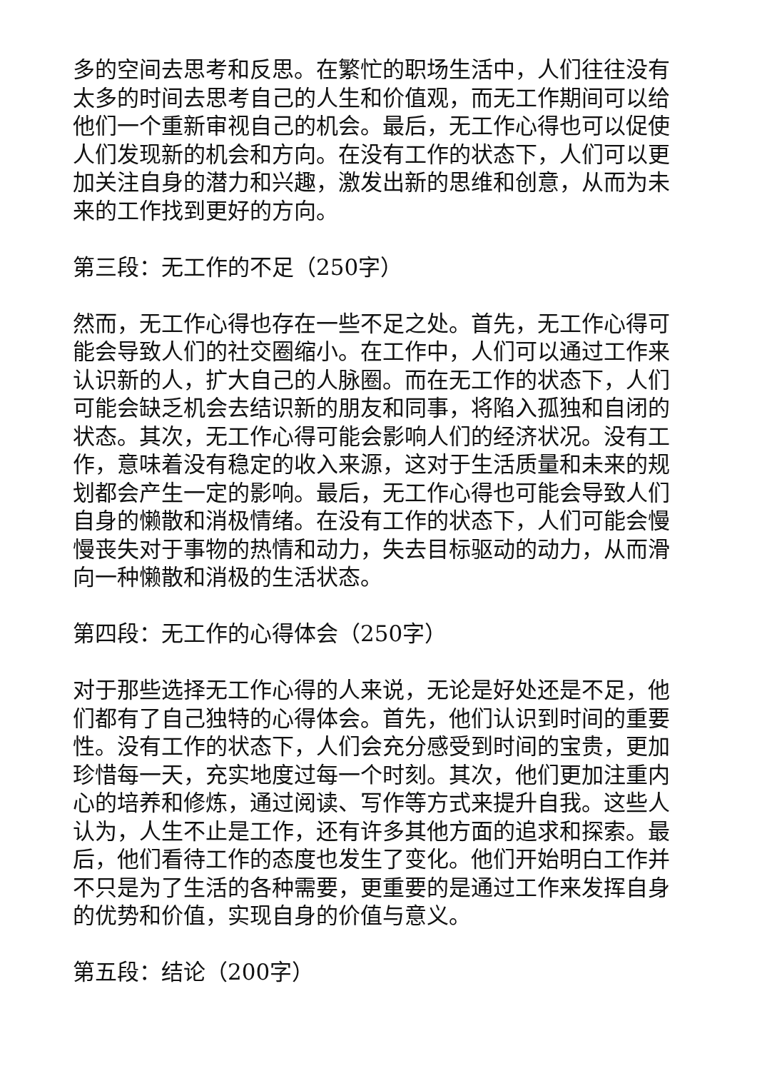多的空间去思考和反思。在繁忙的职场生活中，人们往往没有太多的时间去思考自己的人生和价值观，而无工作期间可以给他们一个重新审视自己的机会。最后，无工作心得也可以促使人们发现新的机会和方向。在没有工作的状态下，人们可以更加关注自身的潜力和兴趣，激发出新的思维和创意，从而为未来的工作找到更好的方向。
第三段：无工作的不足（250字）
然而，无工作心得也存在一些不足之处。首先，无工作心得可能会导致人们的社交圈缩小。在工作中，人们可以通过工作来认识新的人，扩大自己的人脉圈。而在无工作的状态下，人们可能会缺乏机会去结识新的朋友和同事，将陷入孤独和自闭的状态。其次，无工作心得可能会影响人们的经济状况。没有工作，意味着没有稳定的收入来源，这对于生活质量和未来的规划都会产生一定的影响。最后，无工作心得也可能会导致人们自身的懒散和消极情绪。在没有工作的状态下，人们可能会慢慢丧失对于事物的热情和动力，失去目标驱动的动力，从而滑向一种懒散和消极的生活状态。
第四段：无工作的心得体会（250字）
对于那些选择无工作心得的人来说，无论是好处还是不足，他们都有了自己独特的心得体会。首先，他们认识到时间的重要性。没有工作的状态下，人们会充分感受到时间的宝贵，更加珍惜每一天，充实地度过每一个时刻。其次，他们更加注重内心的培养和修炼，通过阅读、写作等方式来提升自我。这些人认为，人生不止是工作，还有许多其他方面的追求和探索。最后，他们看待工作的态度也发生了变化。他们开始明白工作并不只是为了生活的各种需要，更重要的是通过工作来发挥自身的优势和价值，实现自身的价值与意义。
第五段：结论（200字）